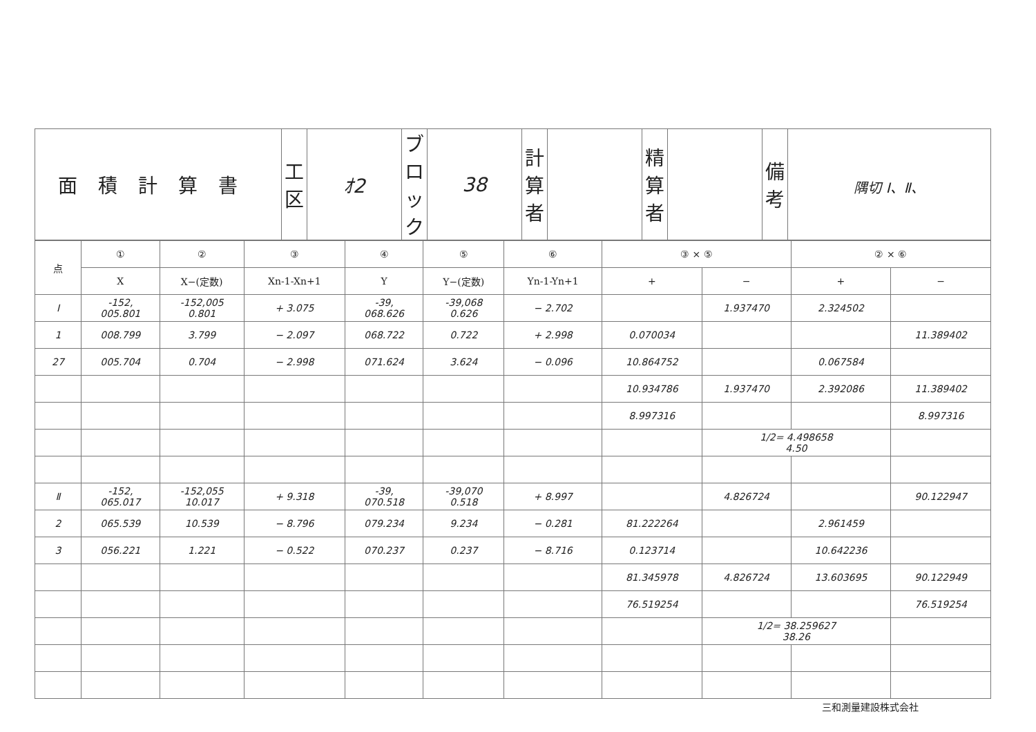| 面積計算書 | 工 区 | ｵ2 | ブロック | 38 | 計算者 | | 精算者 | | 備 考 | 隅切 Ⅰ、Ⅱ、 |
| 点 | ① | ② | ③ | ④ | ⑤ | ⑥ | ③ × ⑤ | | ② × ⑥ | |
| --- | --- | --- | --- | --- | --- | --- | --- | --- | --- | --- |
| | X | X−(定数) | Xn-1-Xn+1 | Y | Y−(定数) | Yn-1-Yn+1 | + | − | + | − |
| Ⅰ | -152, 005.801 | -152,005 0.801 | + 3.075 | -39, 068.626 | -39,068 0.626 | − 2.702 | | 1.937470 | 2.324502 | |
| 1 | 008.799 | 3.799 | − 2.097 | 068.722 | 0.722 | + 2.998 | 0.070034 | | | 11.389402 |
| 27 | 005.704 | 0.704 | − 2.998 | 071.624 | 3.624 | − 0.096 | 10.864752 | | 0.067584 | |
| | | | | | | | 10.934786 | 1.937470 | 2.392086 | 11.389402 |
| | | | | | | | 8.997316 | | | 8.997316 |
| | | | | | | | | 1/2= 4.498658 4.50 | | |
| Ⅱ | -152, 065.017 | -152,055 10.017 | + 9.318 | -39, 070.518 | -39,070 0.518 | + 8.997 | | 4.826724 | | 90.122947 |
| 2 | 065.539 | 10.539 | − 8.796 | 079.234 | 9.234 | − 0.281 | 81.222264 | | 2.961459 | |
| 3 | 056.221 | 1.221 | − 0.522 | 070.237 | 0.237 | − 8.716 | 0.123714 | | 10.642236 | |
| | | | | | | | 81.345978 | 4.826724 | 13.603695 | 90.122949 |
| | | | | | | | 76.519254 | | | 76.519254 |
| | | | | | | | | 1/2= 38.259627 38.26 | | |
三和測量建設株式会社